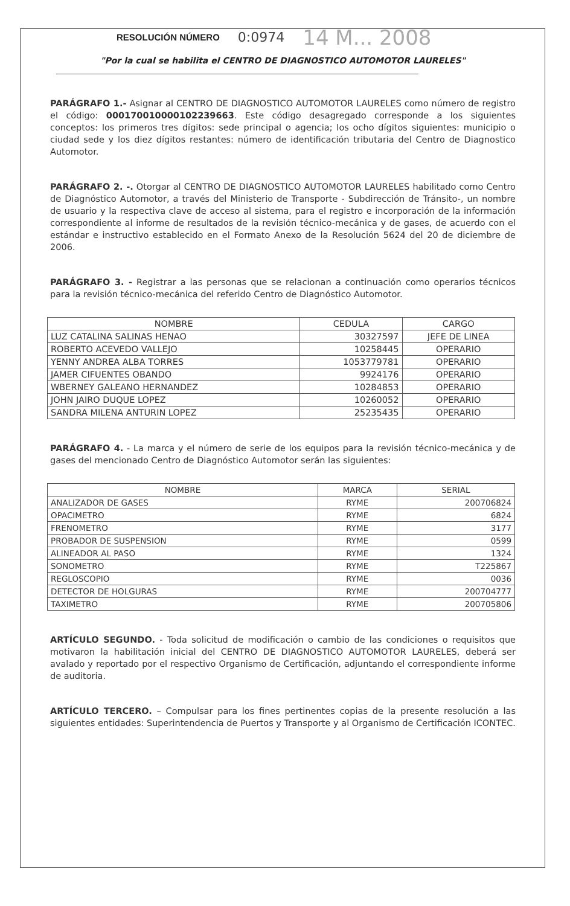RESOLUCIÓN NÚMERO 0:0974 14 M... 2008
"Por la cual se habilita el CENTRO DE DIAGNOSTICO AUTOMOTOR LAURELES"
PARÁGRAFO 1.- Asignar al CENTRO DE DIAGNOSTICO AUTOMOTOR LAURELES como número de registro el código: 000170010000102239663. Este código desagregado corresponde a los siguientes conceptos: los primeros tres dígitos: sede principal o agencia; los ocho dígitos siguientes: municipio o ciudad sede y los diez dígitos restantes: número de identificación tributaria del Centro de Diagnostico Automotor.
PARÁGRAFO 2. -. Otorgar al CENTRO DE DIAGNOSTICO AUTOMOTOR LAURELES habilitado como Centro de Diagnóstico Automotor, a través del Ministerio de Transporte - Subdirección de Tránsito-, un nombre de usuario y la respectiva clave de acceso al sistema, para el registro e incorporación de la información correspondiente al informe de resultados de la revisión técnico-mecánica y de gases, de acuerdo con el estándar e instructivo establecido en el Formato Anexo de la Resolución 5624 del 20 de diciembre de 2006.
PARÁGRAFO 3. - Registrar a las personas que se relacionan a continuación como operarios técnicos para la revisión técnico-mecánica del referido Centro de Diagnóstico Automotor.
| NOMBRE | CEDULA | CARGO |
| --- | --- | --- |
| LUZ CATALINA SALINAS HENAO | 30327597 | JEFE DE LINEA |
| ROBERTO ACEVEDO VALLEJO | 10258445 | OPERARIO |
| YENNY ANDREA ALBA TORRES | 1053779781 | OPERARIO |
| JAMER CIFUENTES OBANDO | 9924176 | OPERARIO |
| WBERNEY GALEANO HERNANDEZ | 10284853 | OPERARIO |
| JOHN JAIRO DUQUE LOPEZ | 10260052 | OPERARIO |
| SANDRA MILENA ANTURIN LOPEZ | 25235435 | OPERARIO |
PARÁGRAFO 4. - La marca y el número de serie de los equipos para la revisión técnico-mecánica y de gases del mencionado Centro de Diagnóstico Automotor serán las siguientes:
| NOMBRE | MARCA | SERIAL |
| --- | --- | --- |
| ANALIZADOR DE GASES | RYME | 200706824 |
| OPACIMETRO | RYME | 6824 |
| FRENOMETRO | RYME | 3177 |
| PROBADOR DE SUSPENSION | RYME | 0599 |
| ALINEADOR AL PASO | RYME | 1324 |
| SONOMETRO | RYME | T225867 |
| REGLOSCOPIO | RYME | 0036 |
| DETECTOR DE HOLGURAS | RYME | 200704777 |
| TAXIMETRO | RYME | 200705806 |
ARTÍCULO SEGUNDO. - Toda solicitud de modificación o cambio de las condiciones o requisitos que motivaron la habilitación inicial del CENTRO DE DIAGNOSTICO AUTOMOTOR LAURELES, deberá ser avalado y reportado por el respectivo Organismo de Certificación, adjuntando el correspondiente informe de auditoria.
ARTÍCULO TERCERO. – Compulsar para los fines pertinentes copias de la presente resolución a las siguientes entidades: Superintendencia de Puertos y Transporte y al Organismo de Certificación ICONTEC.